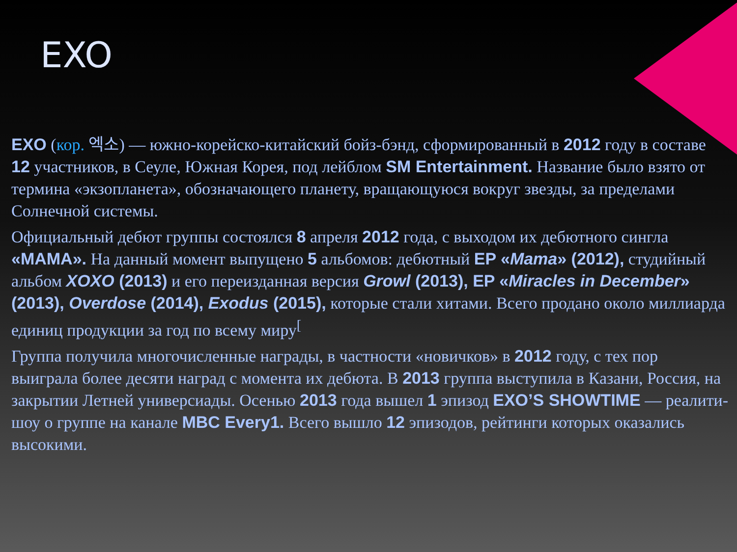EXO
EXO (кор. 엑소) — южно-корейско-китайский бойз-бэнд, сформированный в 2012 году в составе 12 участников, в Сеуле, Южная Корея, под лейблом SM Entertainment. Название было взято от термина «экзопланета», обозначающего планету, вращающуюся вокруг звезды, за пределами Солнечной системы.
Официальный дебют группы состоялся 8 апреля 2012 года, с выходом их дебютного сингла «MAMA». На данный момент выпущено 5 альбомов: дебютный EP «Mama» (2012), студийный альбом XOXO (2013) и его переизданная версия Growl (2013), EP «Miracles in December» (2013), Overdose (2014), Exodus (2015), которые стали хитами. Всего продано около миллиарда единиц продукции за год по всему миру<sup>[</sup>
Группа получила многочисленные награды, в частности «новичков» в 2012 году, с тех пор выиграла более десяти наград с момента их дебюта. В 2013 группа выступила в Казани, Россия, на закрытии Летней универсиады. Осенью 2013 года вышел 1 эпизод EXO’S SHOWTIME — реалити-шоу о группе на канале MBC Every1. Всего вышло 12 эпизодов, рейтинги которых оказались высокими.